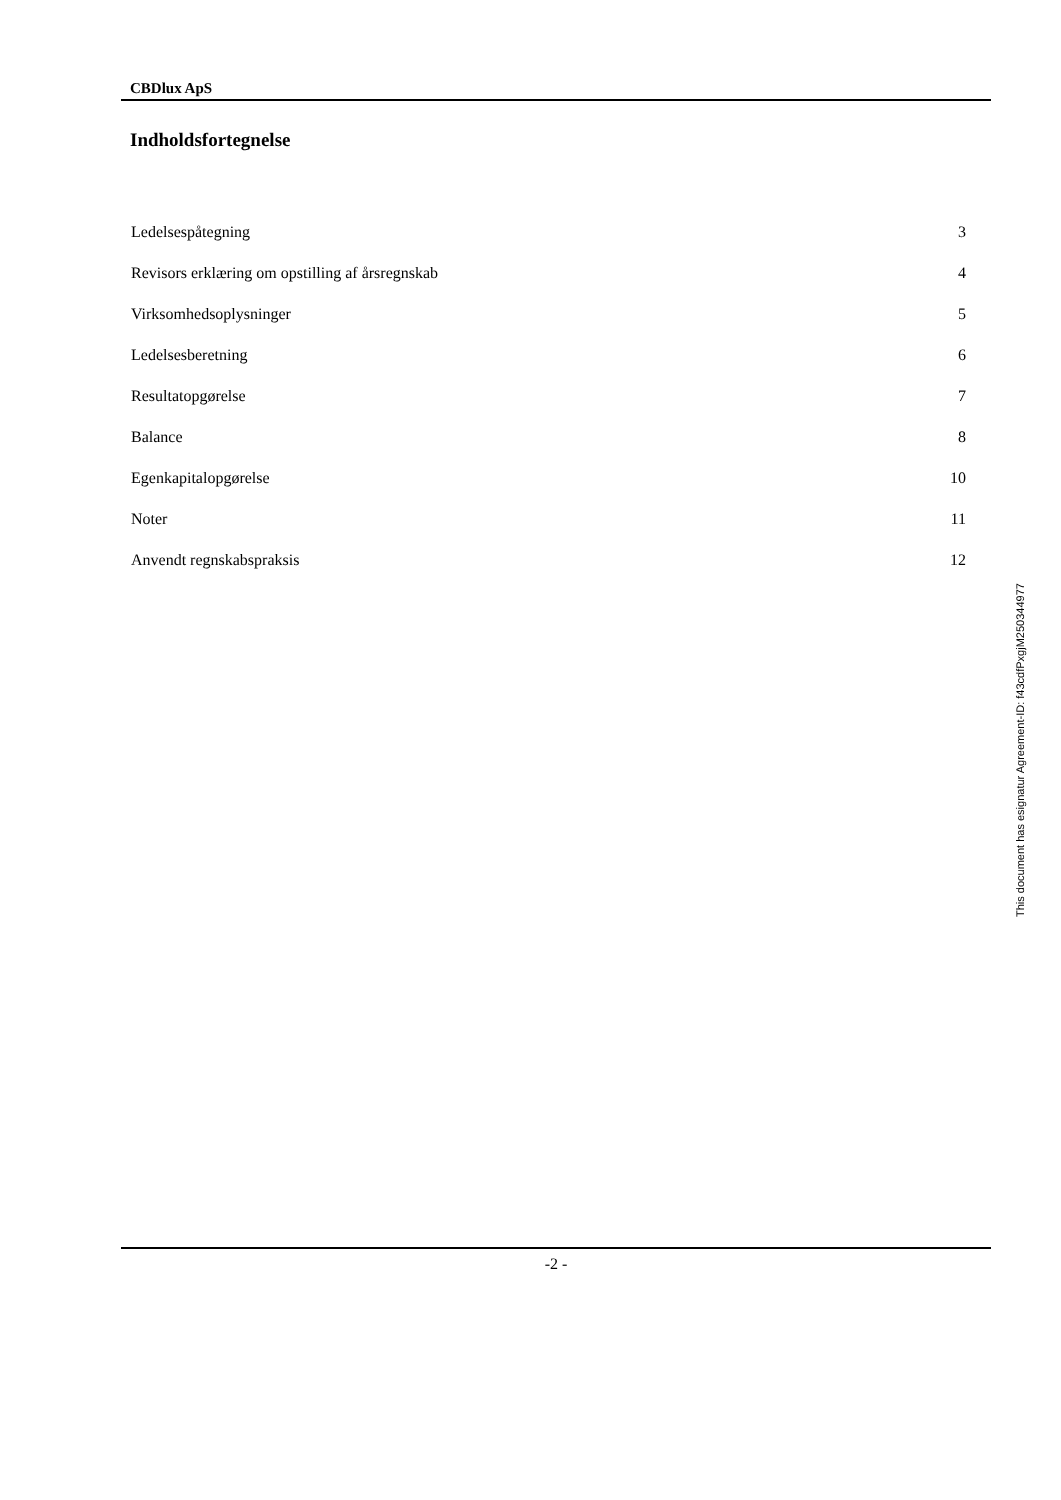CBDlux ApS
Indholdsfortegnelse
| Ledelsespåtegning | 3 |
| Revisors erklæring om opstilling af årsregnskab | 4 |
| Virksomhedsoplysninger | 5 |
| Ledelsesberetning | 6 |
| Resultatopgørelse | 7 |
| Balance | 8 |
| Egenkapitalopgørelse | 10 |
| Noter | 11 |
| Anvendt regnskabspraksis | 12 |
-2 -
This document has esignatur Agreement-ID: f43cdfPxgjM250344977